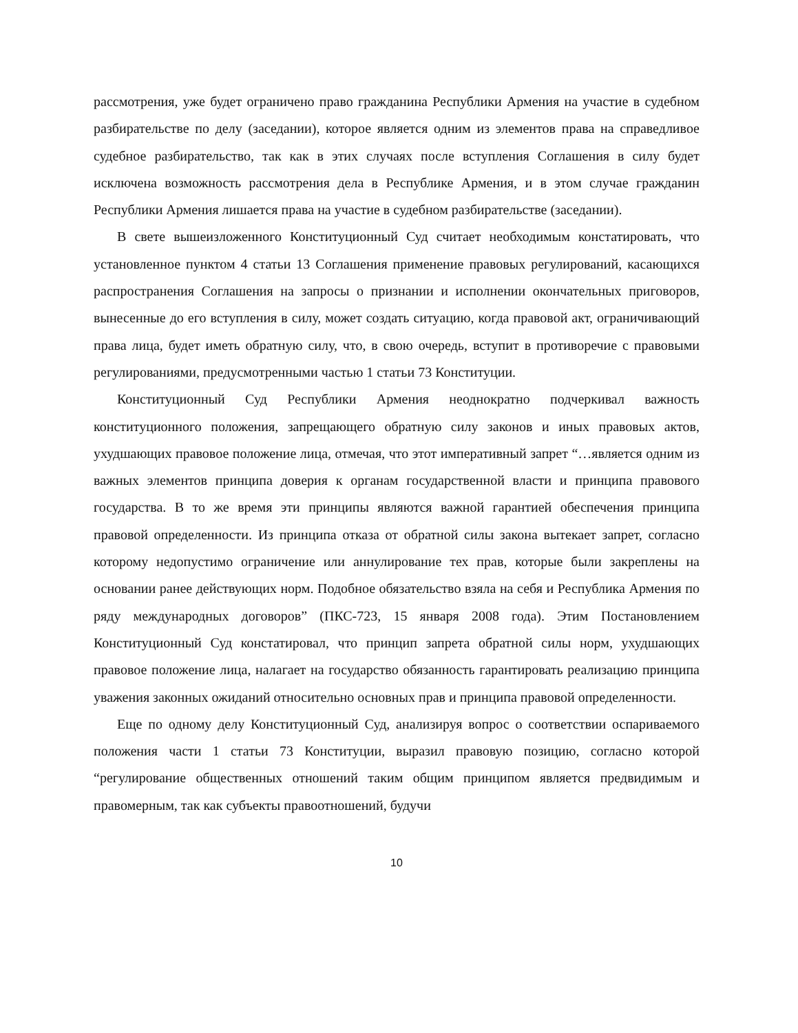рассмотрения, уже будет ограничено право гражданина Республики Армения на участие в судебном разбирательстве по делу (заседании), которое является одним из элементов права на справедливое судебное разбирательство, так как в этих случаях после вступления Соглашения в силу будет исключена возможность рассмотрения дела в Республике Армения, и в этом случае гражданин Республики Армения лишается права на участие в судебном разбирательстве (заседании).
В свете вышеизложенного Конституционный Суд считает необходимым констатировать, что установленное пунктом 4 статьи 13 Соглашения применение правовых регулирований, касающихся распространения Соглашения на запросы о признании и исполнении окончательных приговоров, вынесенные до его вступления в силу, может создать ситуацию, когда правовой акт, ограничивающий права лица, будет иметь обратную силу, что, в свою очередь, вступит в противоречие с правовыми регулированиями, предусмотренными частью 1 статьи 73 Конституции.
Конституционный Суд Республики Армения неоднократно подчеркивал важность конституционного положения, запрещающего обратную силу законов и иных правовых актов, ухудшающих правовое положение лица, отмечая, что этот императивный запрет “…является одним из важных элементов принципа доверия к органам государственной власти и принципа правового государства. В то же время эти принципы являются важной гарантией обеспечения принципа правовой определенности. Из принципа отказа от обратной силы закона вытекает запрет, согласно которому недопустимо ограничение или аннулирование тех прав, которые были закреплены на основании ранее действующих норм. Подобное обязательство взяла на себя и Республика Армения по ряду международных договоров” (ПКС-723, 15 января 2008 года). Этим Постановлением Конституционный Суд констатировал, что принцип запрета обратной силы норм, ухудшающих правовое положение лица, налагает на государство обязанность гарантировать реализацию принципа уважения законных ожиданий относительно основных прав и принципа правовой определенности.
Еще по одному делу Конституционный Суд, анализируя вопрос о соответствии оспариваемого положения части 1 статьи 73 Конституции, выразил правовую позицию, согласно которой “регулирование общественных отношений таким общим принципом является предвидимым и правомерным, так как субъекты правоотношений, будучи
10